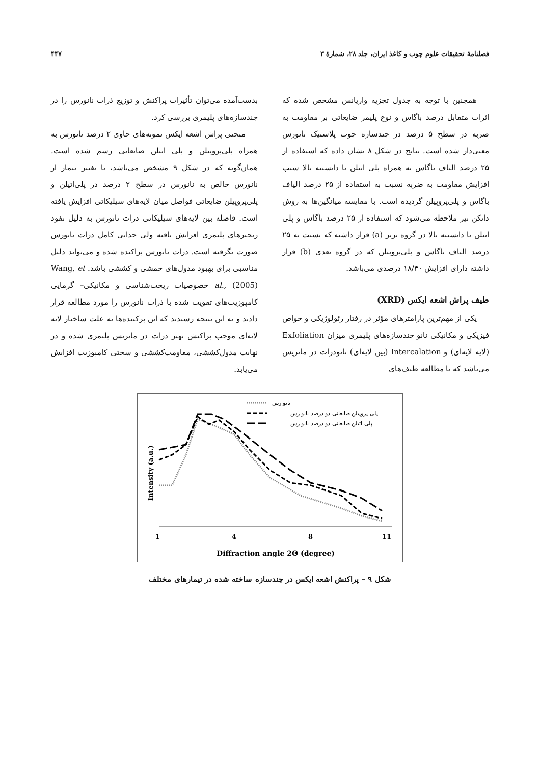فصلنامهٔ تحقیقات علوم چوب و کاغذ ایران، جلد ۲۸، شمارهٔ ۳ ۴۴۷
همچنین با توجه به جدول تجزیه واریانس مشخص شده که اثرات متقابل درصد باگاس و نوع پلیمر ضایعاتی بر مقاومت به ضربه در سطح ۵ درصد در چندسازه چوب پلاستیک نانورس معنی‌دار شده است. نتایج در شکل ۸ نشان داده که استفاده از ۲۵ درصد الیاف باگاس به همراه پلی اتیلن با دانسیته بالا سبب افزایش مقاومت به ضربه نسبت به استفاده از ۲۵ درصد الیاف باگاس و پلی‌پروپیلن گردیده است. با مقایسه میانگین‌ها به روش دانکن نیز ملاحظه می‌شود که استفاده از ۲۵ درصد باگاس و پلی اتیلن با دانسیته بالا در گروه برتر (a) قرار داشته که نسبت به ۲۵ درصد الیاف باگاس و پلی‌پروپیلن که در گروه بعدی (b) قرار داشته دارای افزایش ۱۸/۴۰ درصدی می‌باشد.
طیف پراش اشعه ایکس (XRD)
یکی از مهم‌ترین پارامترهای مؤثر در رفتار رئولوژیکی و خواص فیزیکی و مکانیکی نانو چندسازه‌های پلیمری میزان Exfoliation (لایه لایه‌ای) و Intercalation (بین لایه‌ای) نانوذرات در ماتریس می‌باشد که با مطالعه طیف‌های
بدست‌آمده می‌توان تأثیرات پراکنش و توزیع ذرات نانورس را در چندسازه‌های پلیمری بررسی کرد.
منحنی پراش اشعه ایکس نمونه‌های حاوی ۲ درصد نانورس به همراه پلی‌پروپیلن و پلی اتیلن ضایعاتی رسم شده است. همان‌گونه که در شکل ۹ مشخص می‌باشد، با تغییر تیمار از نانورس خالص به نانورس در سطح ۲ درصد در پلی‌اتیلن و پلی‌پروپیلن ضایعاتی فواصل میان لایه‌های سیلیکاتی افزایش یافته است. فاصله بین لایه‌های سیلیکاتی ذرات نانورس به دلیل نفوذ زنجیرهای پلیمری افزایش یافته ولی جدایی کامل ذرات نانورس صورت نگرفته است. ذرات نانورس پراکنده شده و می‌تواند دلیل مناسبی برای بهبود مدول‌های خمشی و کششی باشد. Wang, et al., (2005) خصوصیات ریخت‌شناسی و مکانیکی– گرمایی کامپوزیت‌های تقویت شده با ذرات نانورس را مورد مطالعه قرار دادند و به این نتیجه رسیدند که این پرکننده‌ها به علت ساختار لایه لایه‌ای موجب پراکنش بهتر ذرات در ماتریس پلیمری شده و در نهایت مدول‌کششی، مقاومت‌کششی و سختی کامپوزیت افزایش می‌یابد.
نانو رس
پلی پروپیلن ضایعاتی دو درصد نانو رس
پلی اتیلن ضایعاتی دو درصد نانو رس
Intensity (a.u.)
1
4
8
11
Diffraction angle 2Θ (degree)
شکل ۹ – پراکنش اشعه ایکس در چندسازه ساخته شده در تیمارهای مختلف